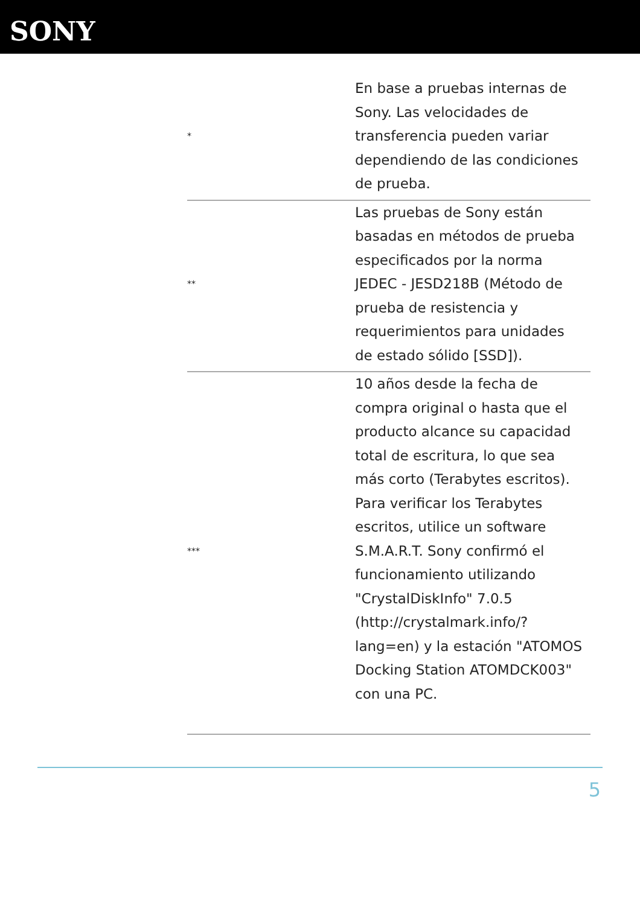SONY
| * | En base a pruebas internas de Sony. Las velocidades de transferencia pueden variar dependiendo de las condiciones de prueba. |
| ** | Las pruebas de Sony están basadas en métodos de prueba especificados por la norma JEDEC - JESD218B (Método de prueba de resistencia y requerimientos para unidades de estado sólido [SSD]). |
| *** | 10 años desde la fecha de compra original o hasta que el producto alcance su capacidad total de escritura, lo que sea más corto (Terabytes escritos). Para verificar los Terabytes escritos, utilice un software S.M.A.R.T. Sony confirmó el funcionamiento utilizando "CrystalDiskInfo" 7.0.5 (http://crystalmark.info/?lang=en) y la estación "ATOMOS Docking Station ATOMDCK003" con una PC. |
5